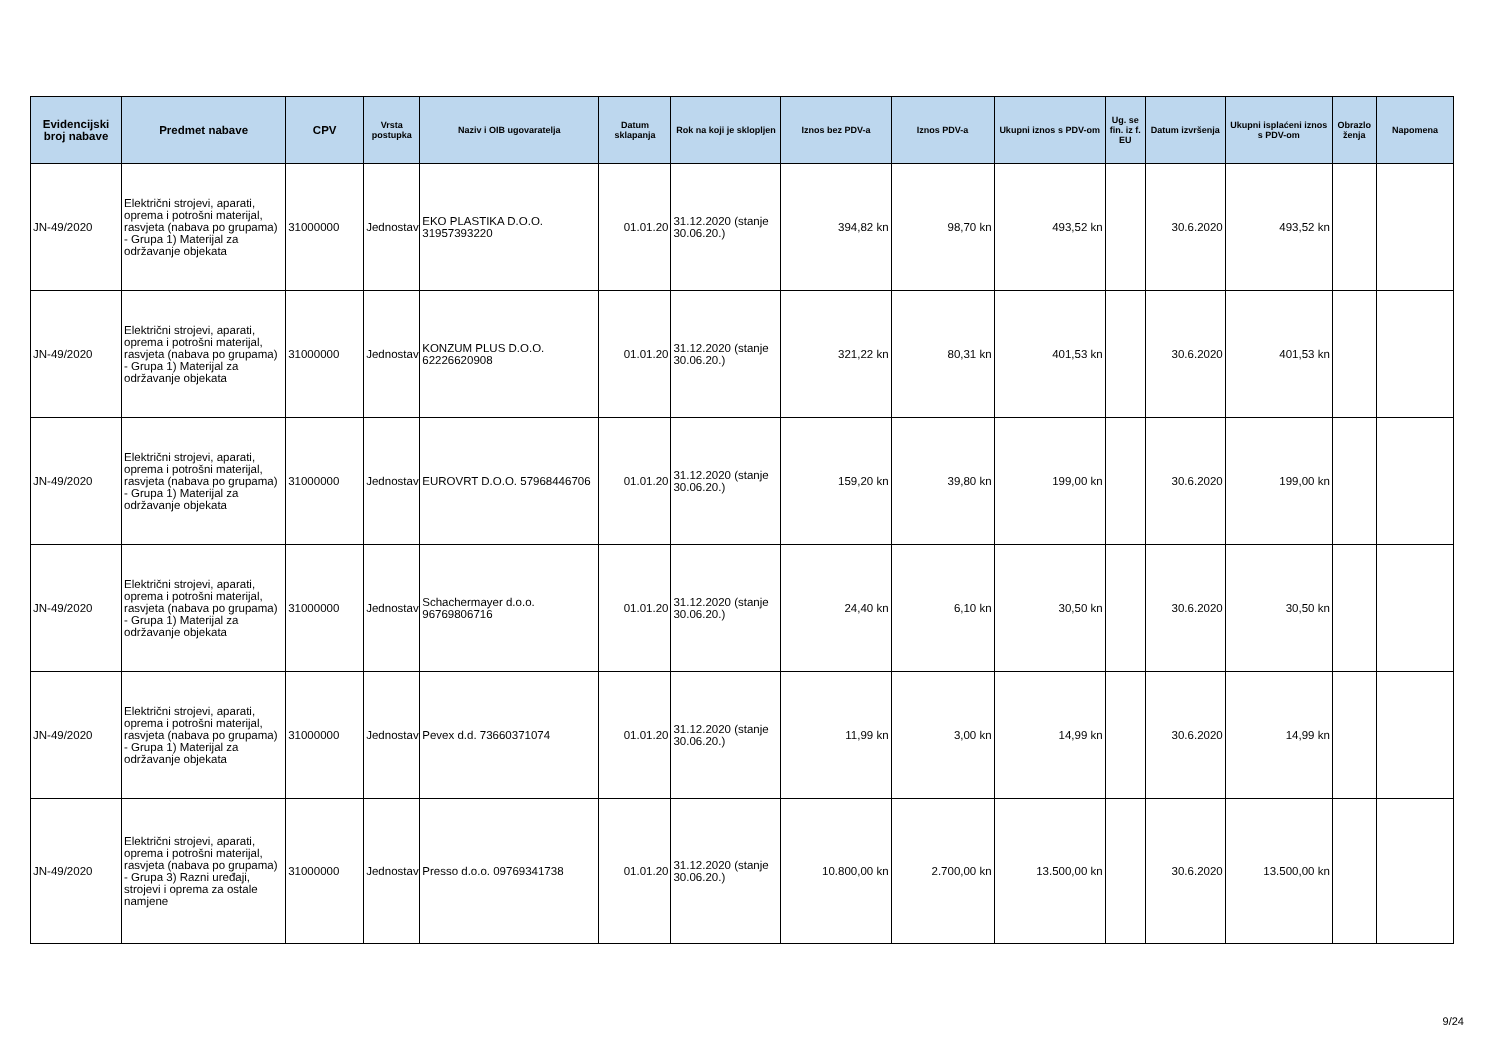| Evidencijski broj nabave | Predmet nabave | CPV | Vrsta postupka | Naziv i OIB ugovaratelja | Datum sklapanja | Rok na koji je sklopljen | Iznos bez PDV-a | Iznos PDV-a | Ukupni iznos s PDV-om | Ug. se fin. iz f. EU | Datum izvršenja | Ukupni isplaćeni iznos s PDV-om | Obrazlo ženja | Napomena |
| --- | --- | --- | --- | --- | --- | --- | --- | --- | --- | --- | --- | --- | --- | --- |
| JN-49/2020 | Električni strojevi, aparati, oprema i potrošni materijal, rasvjeta (nabava po grupama) - Grupa 1) Materijal za održavanje objekata | 31000000 | Jednostav | EKO PLASTIKA D.O.O. 31957393220 | 01.01.20 | 31.12.2020 (stanje 30.06.20.) | 394,82 kn | 98,70 kn | 493,52 kn | | 30.6.2020 | 493,52 kn | | |
| JN-49/2020 | Električni strojevi, aparati, oprema i potrošni materijal, rasvjeta (nabava po grupama) - Grupa 1) Materijal za održavanje objekata | 31000000 | Jednostav | KONZUM PLUS D.O.O. 62226620908 | 01.01.20 | 31.12.2020 (stanje 30.06.20.) | 321,22 kn | 80,31 kn | 401,53 kn | | 30.6.2020 | 401,53 kn | | |
| JN-49/2020 | Električni strojevi, aparati, oprema i potrošni materijal, rasvjeta (nabava po grupama) - Grupa 1) Materijal za održavanje objekata | 31000000 | Jednostav | EUROVRT D.O.O. 57968446706 | 01.01.20 | 31.12.2020 (stanje 30.06.20.) | 159,20 kn | 39,80 kn | 199,00 kn | | 30.6.2020 | 199,00 kn | | |
| JN-49/2020 | Električni strojevi, aparati, oprema i potrošni materijal, rasvjeta (nabava po grupama) - Grupa 1) Materijal za održavanje objekata | 31000000 | Jednostav | Schachermayer d.o.o. 96769806716 | 01.01.20 | 31.12.2020 (stanje 30.06.20.) | 24,40 kn | 6,10 kn | 30,50 kn | | 30.6.2020 | 30,50 kn | | |
| JN-49/2020 | Električni strojevi, aparati, oprema i potrošni materijal, rasvjeta (nabava po grupama) - Grupa 1) Materijal za održavanje objekata | 31000000 | Jednostav | Pevex d.d. 73660371074 | 01.01.20 | 31.12.2020 (stanje 30.06.20.) | 11,99 kn | 3,00 kn | 14,99 kn | | 30.6.2020 | 14,99 kn | | |
| JN-49/2020 | Električni strojevi, aparati, oprema i potrošni materijal, rasvjeta (nabava po grupama) - Grupa 3) Razni uređaji, strojevi i oprema za ostale namjene | 31000000 | Jednostav | Presso d.o.o. 09769341738 | 01.01.20 | 31.12.2020 (stanje 30.06.20.) | 10.800,00 kn | 2.700,00 kn | 13.500,00 kn | | 30.6.2020 | 13.500,00 kn | | |
9/24